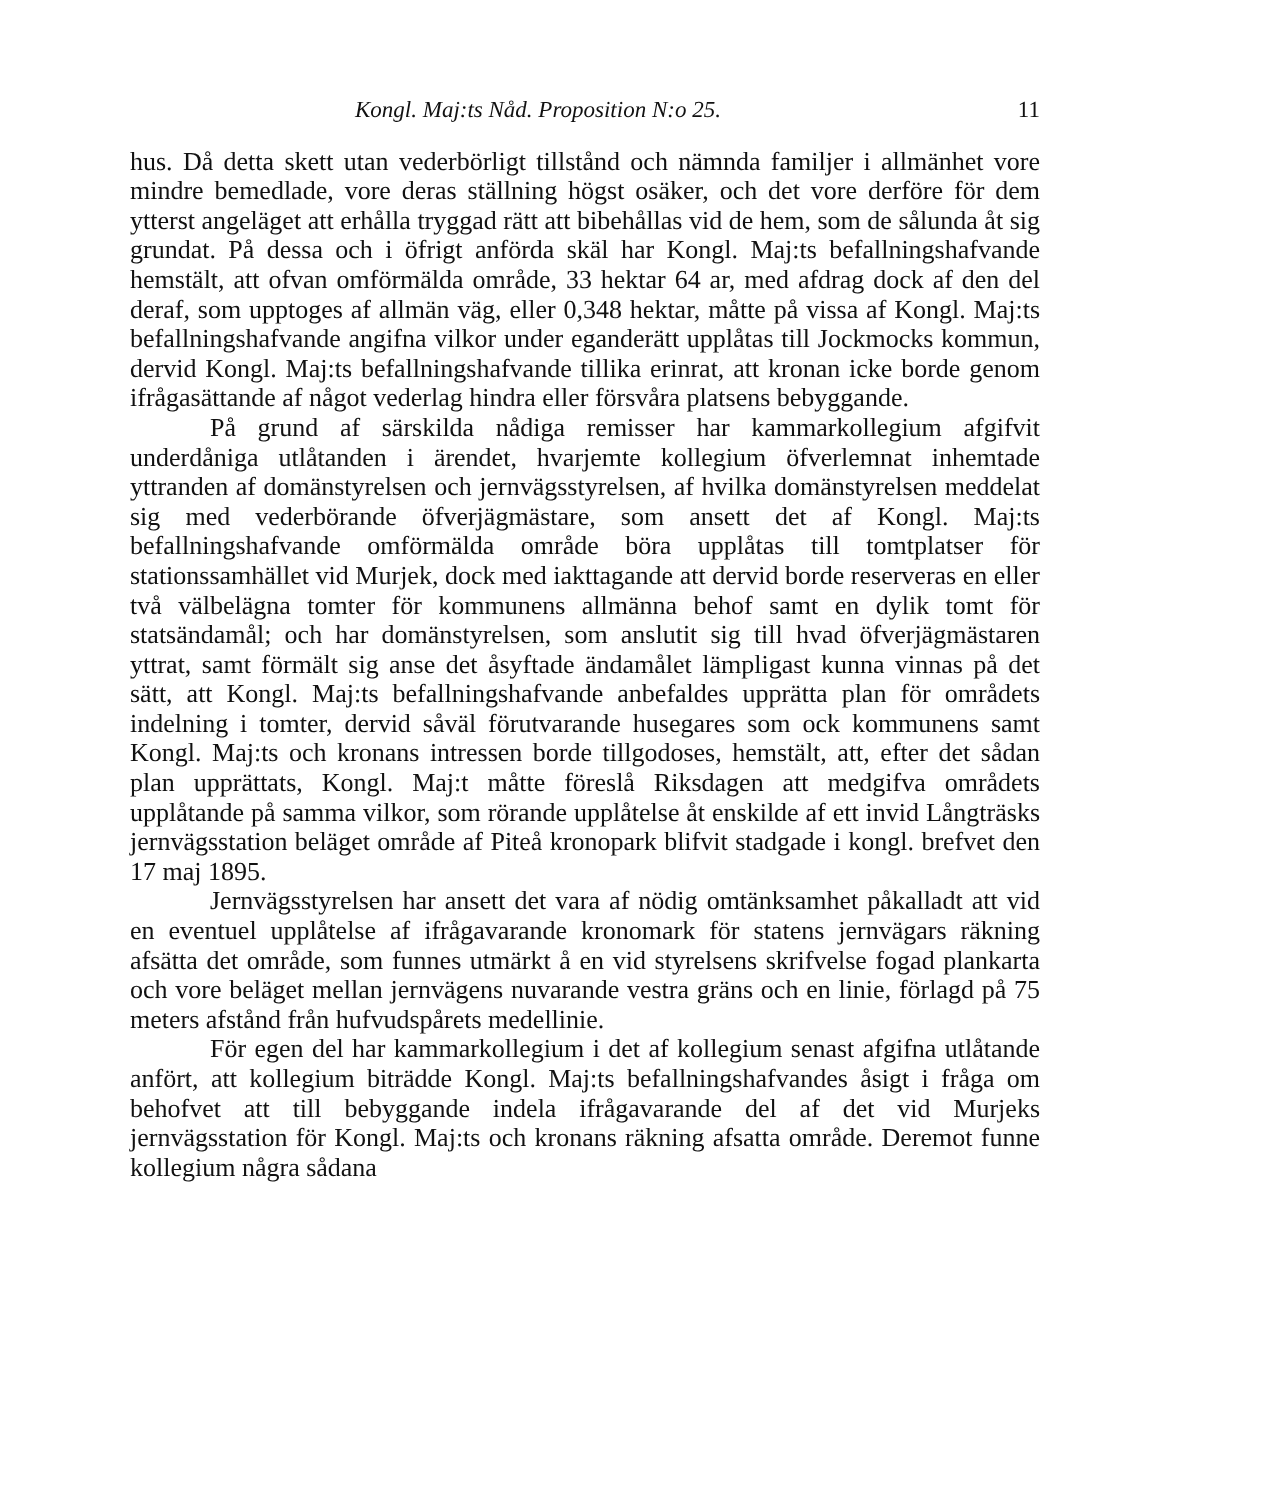Kongl. Maj:ts Nåd. Proposition N:o 25. 11
hus. Då detta skett utan vederbörligt tillstånd och nämnda familjer i allmänhet vore mindre bemedlade, vore deras ställning högst osäker, och det vore derföre för dem ytterst angeläget att erhålla tryggad rätt att bibehållas vid de hem, som de sålunda åt sig grundat. På dessa och i öfrigt anförda skäl har Kongl. Maj:ts befallningshafvande hemstält, att ofvan omförmälda område, 33 hektar 64 ar, med afdrag dock af den del deraf, som upptoges af allmän väg, eller 0,348 hektar, måtte på vissa af Kongl. Maj:ts befallningshafvande angifna vilkor under eganderätt upplåtas till Jockmocks kommun, dervid Kongl. Maj:ts befallningshafvande tillika erinrat, att kronan icke borde genom ifrågasättande af något vederlag hindra eller försvåra platsens bebyggande.
På grund af särskilda nådiga remisser har kammarkollegium afgifvit underdåniga utlåtanden i ärendet, hvarjemte kollegium öfverlemnat inhemtade yttranden af domänstyrelsen och jernvägsstyrelsen, af hvilka domänstyrelsen meddelat sig med vederbörande öfverjägmästare, som ansett det af Kongl. Maj:ts befallningshafvande omförmälda område böra upplåtas till tomtplatser för stationssamhället vid Murjek, dock med iakttagande att dervid borde reserveras en eller två välbelägna tomter för kommunens allmänna behof samt en dylik tomt för statsändamål; och har domänstyrelsen, som anslutit sig till hvad öfverjägmästaren yttrat, samt förmält sig anse det åsyftade ändamålet lämpligast kunna vinnas på det sätt, att Kongl. Maj:ts befallningshafvande anbefaldes upprätta plan för områdets indelning i tomter, dervid såväl förutvarande husegares som ock kommunens samt Kongl. Maj:ts och kronans intressen borde tillgodoses, hemstält, att, efter det sådan plan upprättats, Kongl. Maj:t måtte föreslå Riksdagen att medgifva områdets upplåtande på samma vilkor, som rörande upplåtelse åt enskilde af ett invid Långträsks jernvägsstation beläget område af Piteå kronopark blifvit stadgade i kongl. brefvet den 17 maj 1895.
Jernvägsstyrelsen har ansett det vara af nödig omtänksamhet påkalladt att vid en eventuel upplåtelse af ifrågavarande kronomark för statens jernvägars räkning afsätta det område, som funnes utmärkt å en vid styrelsens skrifvelse fogad plankarta och vore beläget mellan jernvägens nuvarande vestra gräns och en linie, förlagd på 75 meters afstånd från hufvudspårets medellinie.
För egen del har kammarkollegium i det af kollegium senast afgifna utlåtande anfört, att kollegium biträdde Kongl. Maj:ts befallningshafvandes åsigt i fråga om behofvet att till bebyggande indela ifrågavarande del af det vid Murjeks jernvägsstation för Kongl. Maj:ts och kronans räkning afsatta område. Deremot funne kollegium några sådana